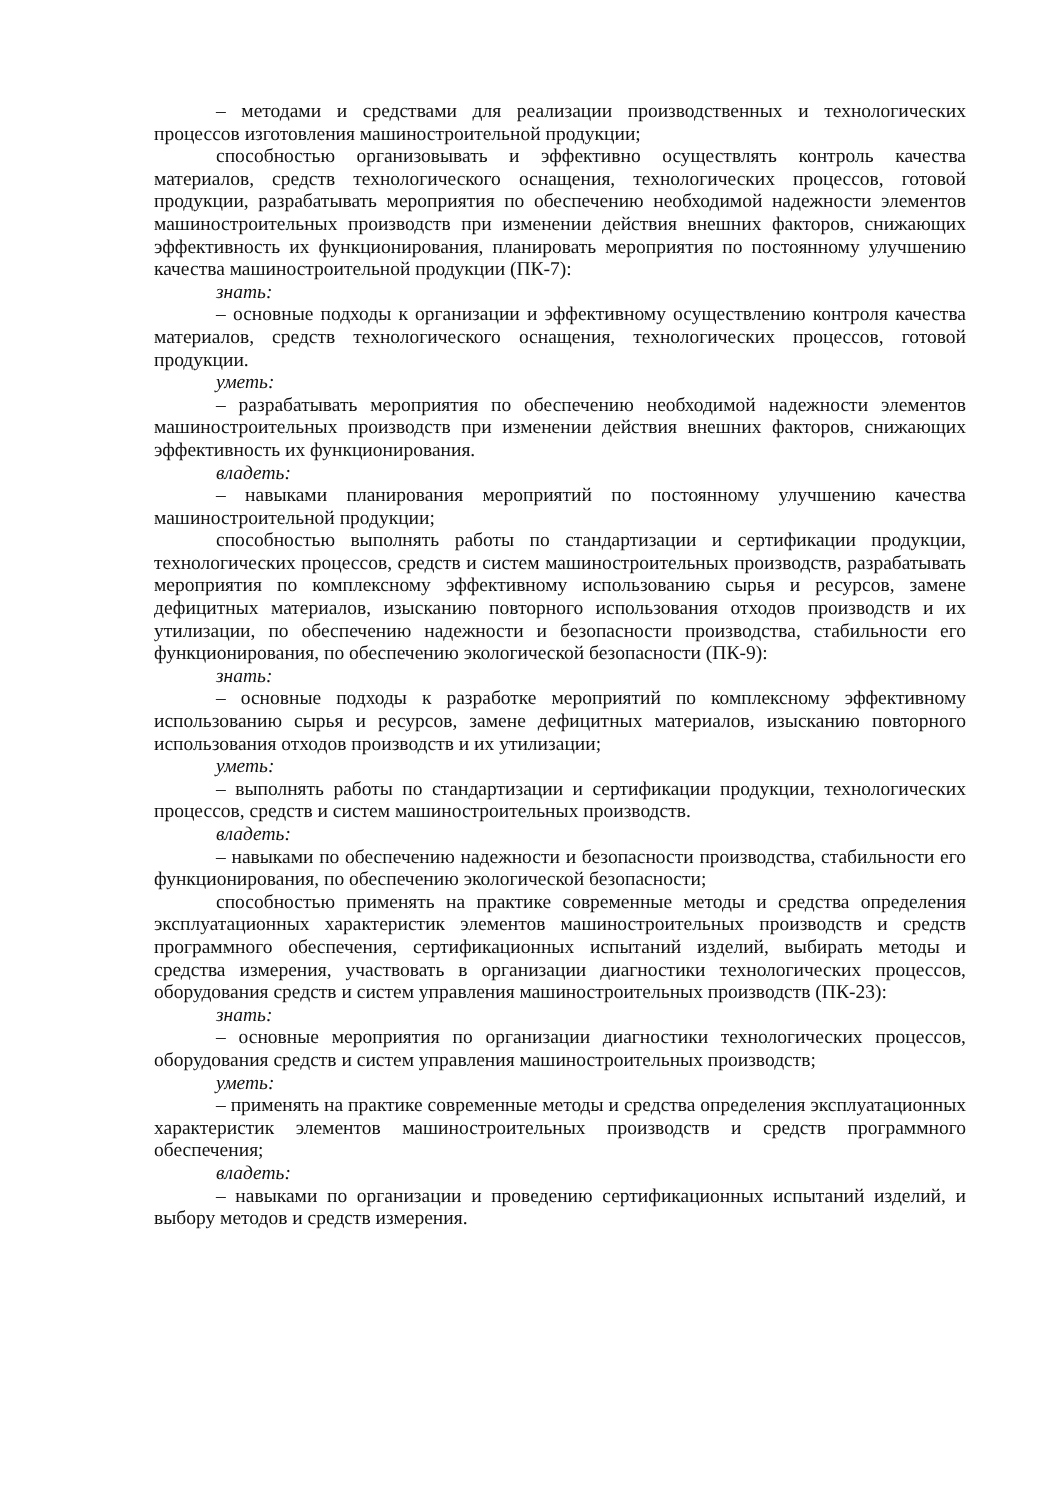– методами и средствами для реализации производственных и технологических процессов изготовления машиностроительной продукции;
способностью организовывать и эффективно осуществлять контроль качества материалов, средств технологического оснащения, технологических процессов, готовой продукции, разрабатывать мероприятия по обеспечению необходимой надежности элементов машиностроительных производств при изменении действия внешних факторов, снижающих эффективность их функционирования, планировать мероприятия по постоянному улучшению качества машиностроительной продукции (ПК-7):
знать:
– основные подходы к организации и эффективному осуществлению контроля качества материалов, средств технологического оснащения, технологических процессов, готовой продукции.
уметь:
– разрабатывать мероприятия по обеспечению необходимой надежности элементов машиностроительных производств при изменении действия внешних факторов, снижающих эффективность их функционирования.
владеть:
– навыками планирования мероприятий по постоянному улучшению качества машиностроительной продукции;
способностью выполнять работы по стандартизации и сертификации продукции, технологических процессов, средств и систем машиностроительных производств, разрабатывать мероприятия по комплексному эффективному использованию сырья и ресурсов, замене дефицитных материалов, изысканию повторного использования отходов производств и их утилизации, по обеспечению надежности и безопасности производства, стабильности его функционирования, по обеспечению экологической безопасности (ПК-9):
знать:
– основные подходы к разработке мероприятий по комплексному эффективному использованию сырья и ресурсов, замене дефицитных материалов, изысканию повторного использования отходов производств и их утилизации;
уметь:
– выполнять работы по стандартизации и сертификации продукции, технологических процессов, средств и систем машиностроительных производств.
владеть:
– навыками по обеспечению надежности и безопасности производства, стабильности его функционирования, по обеспечению экологической безопасности;
способностью применять на практике современные методы и средства определения эксплуатационных характеристик элементов машиностроительных производств и средств программного обеспечения, сертификационных испытаний изделий, выбирать методы и средства измерения, участвовать в организации диагностики технологических процессов, оборудования средств и систем управления машиностроительных производств (ПК-23):
знать:
– основные мероприятия по организации диагностики технологических процессов, оборудования средств и систем управления машиностроительных производств;
уметь:
– применять на практике современные методы и средства определения эксплуатационных характеристик элементов машиностроительных производств и средств программного обеспечения;
владеть:
– навыками по организации и проведению сертификационных испытаний изделий, и выбору методов и средств измерения.